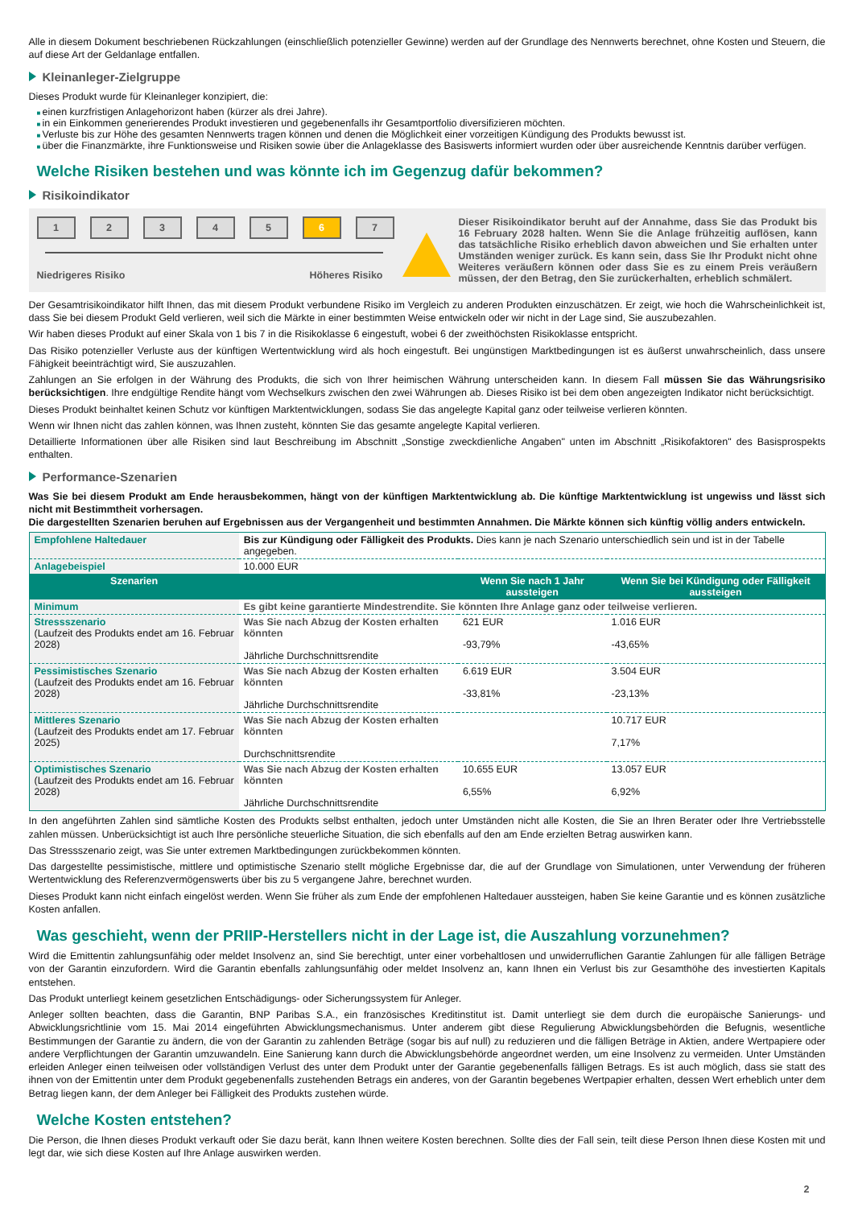Alle in diesem Dokument beschriebenen Rückzahlungen (einschließlich potenzieller Gewinne) werden auf der Grundlage des Nennwerts berechnet, ohne Kosten und Steuern, die auf diese Art der Geldanlage entfallen.
Kleinanleger-Zielgruppe
Dieses Produkt wurde für Kleinanleger konzipiert, die:
einen kurzfristigen Anlagehorizont haben (kürzer als drei Jahre).
in ein Einkommen generierendes Produkt investieren und gegebenenfalls ihr Gesamtportfolio diversifizieren möchten.
Verluste bis zur Höhe des gesamten Nennwerts tragen können und denen die Möglichkeit einer vorzeitigen Kündigung des Produkts bewusst ist.
über die Finanzmärkte, ihre Funktionsweise und Risiken sowie über die Anlageklasse des Basiswerts informiert wurden oder über ausreichende Kenntnis darüber verfügen.
Welche Risiken bestehen und was könnte ich im Gegenzug dafür bekommen?
Risikoindikator
1 2 3 4 5 6 7
Niedrigeres Risiko Höheres Risiko
Dieser Risikoindikator beruht auf der Annahme, dass Sie das Produkt bis 16 February 2028 halten. Wenn Sie die Anlage frühzeitig auflösen, kann das tatsächliche Risiko erheblich davon abweichen und Sie erhalten unter Umständen weniger zurück. Es kann sein, dass Sie Ihr Produkt nicht ohne Weiteres veräußern können oder dass Sie es zu einem Preis veräußern müssen, der den Betrag, den Sie zurückerhalten, erheblich schmälert.
Der Gesamtrisikoindikator hilft Ihnen, das mit diesem Produkt verbundene Risiko im Vergleich zu anderen Produkten einzuschätzen. Er zeigt, wie hoch die Wahrscheinlichkeit ist, dass Sie bei diesem Produkt Geld verlieren, weil sich die Märkte in einer bestimmten Weise entwickeln oder wir nicht in der Lage sind, Sie auszubezahlen.
Wir haben dieses Produkt auf einer Skala von 1 bis 7 in die Risikoklasse 6 eingestuft, wobei 6 der zweithöchsten Risikoklasse entspricht.
Das Risiko potenzieller Verluste aus der künftigen Wertentwicklung wird als hoch eingestuft. Bei ungünstigen Marktbedingungen ist es äußerst unwahrscheinlich, dass unsere Fähigkeit beeinträchtigt wird, Sie auszuzahlen.
Zahlungen an Sie erfolgen in der Währung des Produkts, die sich von Ihrer heimischen Währung unterscheiden kann. In diesem Fall müssen Sie das Währungsrisiko berücksichtigen. Ihre endgültige Rendite hängt vom Wechselkurs zwischen den zwei Währungen ab. Dieses Risiko ist bei dem oben angezeigten Indikator nicht berücksichtigt.
Dieses Produkt beinhaltet keinen Schutz vor künftigen Marktentwicklungen, sodass Sie das angelegte Kapital ganz oder teilweise verlieren könnten.
Wenn wir Ihnen nicht das zahlen können, was Ihnen zusteht, könnten Sie das gesamte angelegte Kapital verlieren.
Detaillierte Informationen über alle Risiken sind laut Beschreibung im Abschnitt „Sonstige zweckdienliche Angaben" unten im Abschnitt „Risikofaktoren" des Basisprospekts enthalten.
Performance-Szenarien
Was Sie bei diesem Produkt am Ende herausbekommen, hängt von der künftigen Marktentwicklung ab. Die künftige Marktentwicklung ist ungewiss und lässt sich nicht mit Bestimmtheit vorhersagen.
Die dargestellten Szenarien beruhen auf Ergebnissen aus der Vergangenheit und bestimmten Annahmen. Die Märkte können sich künftig völlig anders entwickeln.
| Empfohlene Haltedauer | Bis zur Kündigung oder Fälligkeit des Produkts. Dies kann je nach Szenario unterschiedlich sein und ist in der Tabelle angegeben. | | |
| Anlagebeispiel | 10.000 EUR | | |
| Szenarien | | Wenn Sie nach 1 Jahr aussteigen | Wenn Sie bei Kündigung oder Fälligkeit aussteigen |
| Minimum | Es gibt keine garantierte Mindestrendite. Sie könnten Ihre Anlage ganz oder teilweise verlieren. | | |
| Stressszenario (Laufzeit des Produkts endet am 16. Februar 2028) | Was Sie nach Abzug der Kosten erhalten könnten Jährliche Durchschnittsrendite | 621 EUR -93,79% | 1.016 EUR -43,65% |
| Pessimistisches Szenario (Laufzeit des Produkts endet am 16. Februar 2028) | Was Sie nach Abzug der Kosten erhalten könnten Jährliche Durchschnittsrendite | 6.619 EUR -33,81% | 3.504 EUR -23,13% |
| Mittleres Szenario (Laufzeit des Produkts endet am 17. Februar 2025) | Was Sie nach Abzug der Kosten erhalten könnten Durchschnittsrendite | | 10.717 EUR 7,17% |
| Optimistisches Szenario (Laufzeit des Produkts endet am 16. Februar 2028) | Was Sie nach Abzug der Kosten erhalten könnten Jährliche Durchschnittsrendite | 10.655 EUR 6,55% | 13.057 EUR 6,92% |
In den angeführten Zahlen sind sämtliche Kosten des Produkts selbst enthalten, jedoch unter Umständen nicht alle Kosten, die Sie an Ihren Berater oder Ihre Vertriebsstelle zahlen müssen. Unberücksichtigt ist auch Ihre persönliche steuerliche Situation, die sich ebenfalls auf den am Ende erzielten Betrag auswirken kann.
Das Stressszenario zeigt, was Sie unter extremen Marktbedingungen zurückbekommen könnten.
Das dargestellte pessimistische, mittlere und optimistische Szenario stellt mögliche Ergebnisse dar, die auf der Grundlage von Simulationen, unter Verwendung der früheren Wertentwicklung des Referenzvermögenswerts über bis zu 5 vergangene Jahre, berechnet wurden.
Dieses Produkt kann nicht einfach eingelöst werden. Wenn Sie früher als zum Ende der empfohlenen Haltedauer aussteigen, haben Sie keine Garantie und es können zusätzliche Kosten anfallen.
Was geschieht, wenn der PRIIP-Herstellers nicht in der Lage ist, die Auszahlung vorzunehmen?
Wird die Emittentin zahlungsunfähig oder meldet Insolvenz an, sind Sie berechtigt, unter einer vorbehaltlosen und unwiderruflichen Garantie Zahlungen für alle fälligen Beträge von der Garantin einzufordern. Wird die Garantin ebenfalls zahlungsunfähig oder meldet Insolvenz an, kann Ihnen ein Verlust bis zur Gesamthöhe des investierten Kapitals entstehen.
Das Produkt unterliegt keinem gesetzlichen Entschädigungs- oder Sicherungssystem für Anleger.
Anleger sollten beachten, dass die Garantin, BNP Paribas S.A., ein französisches Kreditinstitut ist. Damit unterliegt sie dem durch die europäische Sanierungs- und Abwicklungsrichtlinie vom 15. Mai 2014 eingeführten Abwicklungsmechanismus. Unter anderem gibt diese Regulierung Abwicklungsbehörden die Befugnis, wesentliche Bestimmungen der Garantie zu ändern, die von der Garantin zu zahlenden Beträge (sogar bis auf null) zu reduzieren und die fälligen Beträge in Aktien, andere Wertpapiere oder andere Verpflichtungen der Garantin umzuwandeln. Eine Sanierung kann durch die Abwicklungsbehörde angeordnet werden, um eine Insolvenz zu vermeiden. Unter Umständen erleiden Anleger einen teilweisen oder vollständigen Verlust des unter dem Produkt unter der Garantie gegebenenfalls fälligen Betrags. Es ist auch möglich, dass sie statt des ihnen von der Emittentin unter dem Produkt gegebenenfalls zustehenden Betrags ein anderes, von der Garantin begebenes Wertpapier erhalten, dessen Wert erheblich unter dem Betrag liegen kann, der dem Anleger bei Fälligkeit des Produkts zustehen würde.
Welche Kosten entstehen?
Die Person, die Ihnen dieses Produkt verkauft oder Sie dazu berät, kann Ihnen weitere Kosten berechnen. Sollte dies der Fall sein, teilt diese Person Ihnen diese Kosten mit und legt dar, wie sich diese Kosten auf Ihre Anlage auswirken werden.
2